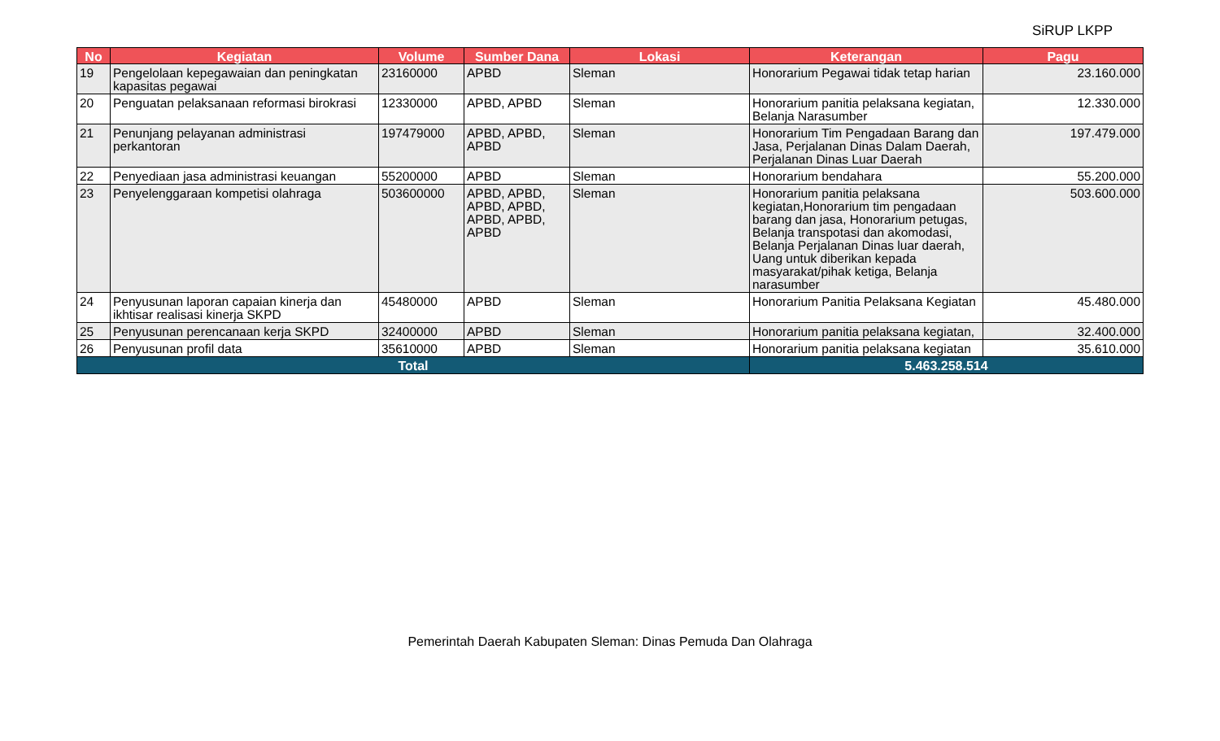SiRUP LKPP
| No | Kegiatan | Volume | Sumber Dana | Lokasi | Keterangan | Pagu |
| --- | --- | --- | --- | --- | --- | --- |
| 19 | Pengelolaan kepegawaian dan peningkatan kapasitas pegawai | 23160000 | APBD | Sleman | Honorarium Pegawai tidak tetap harian | 23.160.000 |
| 20 | Penguatan pelaksanaan reformasi birokrasi | 12330000 | APBD, APBD | Sleman | Honorarium panitia pelaksana kegiatan, Belanja Narasumber | 12.330.000 |
| 21 | Penunjang pelayanan administrasi perkantoran | 197479000 | APBD, APBD, APBD | Sleman | Honorarium Tim Pengadaan Barang dan Jasa, Perjalanan Dinas Dalam Daerah, Perjalanan Dinas Luar Daerah | 197.479.000 |
| 22 | Penyediaan jasa administrasi keuangan | 55200000 | APBD | Sleman | Honorarium bendahara | 55.200.000 |
| 23 | Penyelenggaraan kompetisi olahraga | 503600000 | APBD, APBD, APBD, APBD, APBD, APBD, APBD | Sleman | Honorarium panitia pelaksana kegiatan,Honorarium tim pengadaan barang dan jasa, Honorarium petugas, Belanja transpotasi dan akomodasi, Belanja Perjalanan Dinas luar daerah, Uang untuk diberikan kepada masyarakat/pihak ketiga, Belanja narasumber | 503.600.000 |
| 24 | Penyusunan laporan capaian kinerja dan ikhtisar realisasi kinerja SKPD | 45480000 | APBD | Sleman | Honorarium Panitia Pelaksana Kegiatan | 45.480.000 |
| 25 | Penyusunan perencanaan kerja SKPD | 32400000 | APBD | Sleman | Honorarium panitia pelaksana kegiatan, | 32.400.000 |
| 26 | Penyusunan profil data | 35610000 | APBD | Sleman | Honorarium panitia pelaksana kegiatan | 35.610.000 |
| Total | | | | | 5.463.258.514 | |
Pemerintah Daerah Kabupaten Sleman: Dinas Pemuda Dan Olahraga